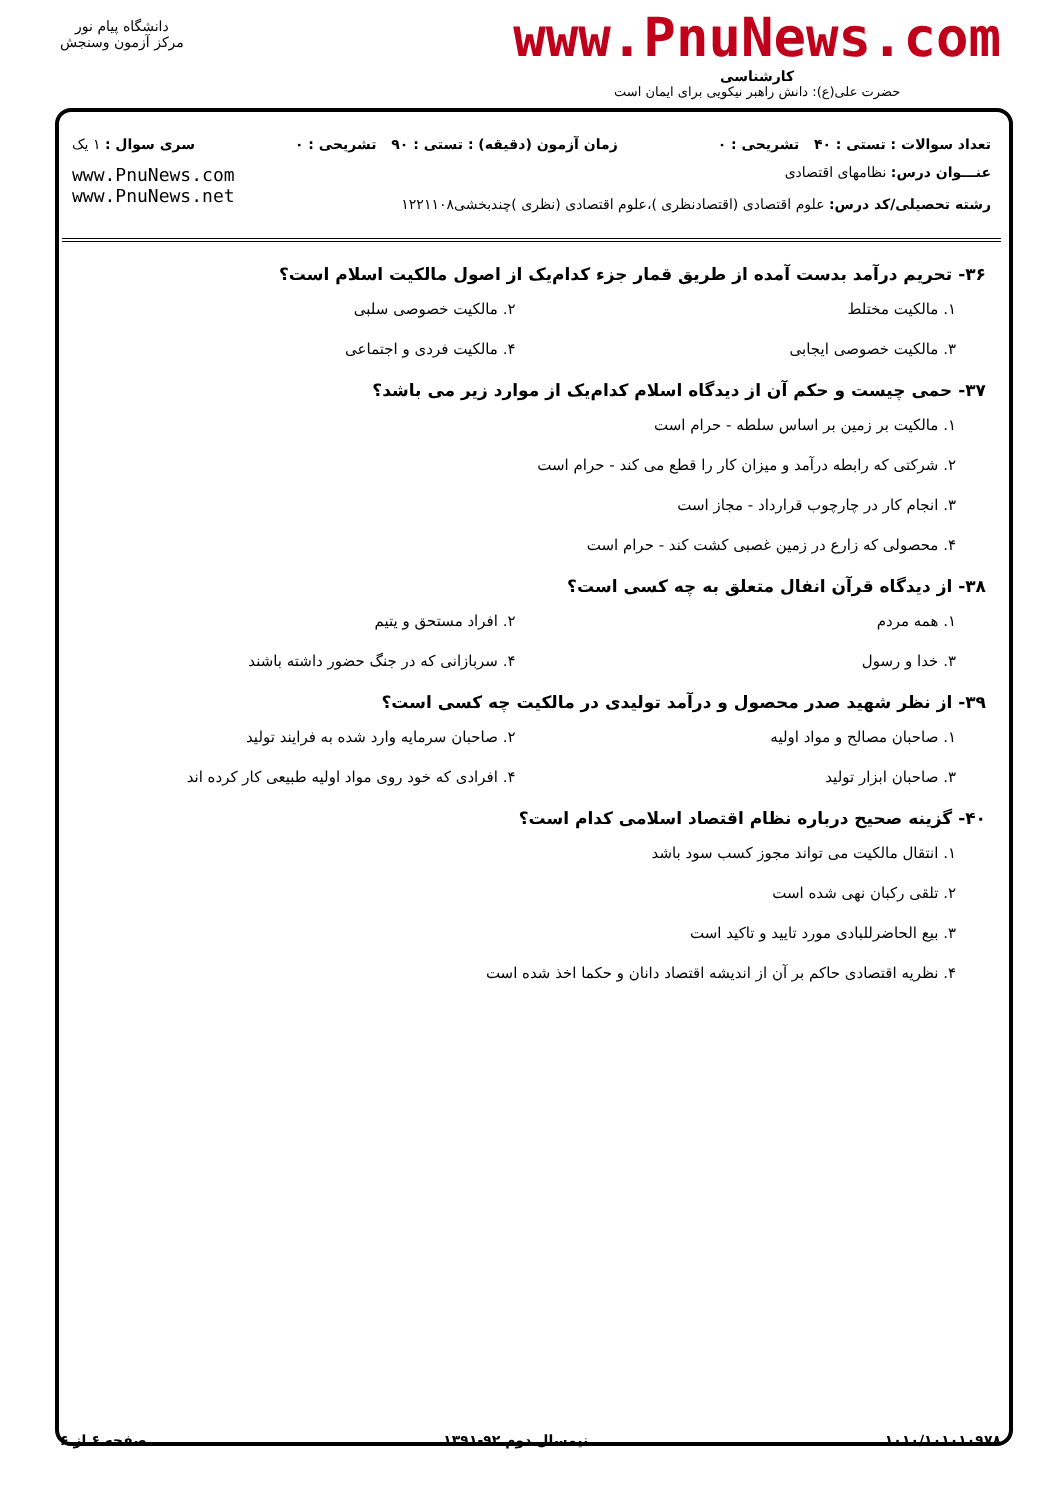دانشگاه پیام نور
مرکز آزمون وسنجش
www.PnuNews.com
کارشناسی
حضرت علی(ع): دانش راهبر نیکویی برای ایمان است
تعداد سوالات : تستی : ۴۰ تشریحی : ۰ زمان آزمون (دقیقه) : تستی : ۹۰ تشریحی : ۰ سری سوال : ۱ یک
عنـــوان درس: نظامهای اقتصادی
رشته تحصیلی/کد درس: علوم اقتصادی (اقتصادنظری )،علوم اقتصادی (نظری )چندبخشی۱۲۲۱۱۰۸
www.PnuNews.com
www.PnuNews.net
۳۶- تحریم درآمد بدست آمده از طریق قمار جزء کدام‌یک از اصول مالکیت اسلام است؟
۱. مالکیت مختلط
۲. مالکیت خصوصی سلبی
۳. مالکیت خصوصی ایجابی
۴. مالکیت فردی و اجتماعی
۳۷- حمی چیست و حکم آن از دیدگاه اسلام کدام‌یک از موارد زیر می باشد؟
۱. مالکیت بر زمین بر اساس سلطه - حرام است
۲. شرکتی که رابطه درآمد و میزان کار را قطع می کند - حرام است
۳. انجام کار در چارچوب قرارداد - مجاز است
۴. محصولی که زارع در زمین غصبی کشت کند - حرام است
۳۸- از دیدگاه قرآن انفال متعلق به چه کسی است؟
۱. همه مردم
۲. افراد مستحق و یتیم
۳. خدا و رسول
۴. سربازانی که در جنگ حضور داشته باشند
۳۹- از نظر شهید صدر محصول و درآمد تولیدی در مالکیت چه کسی است؟
۱. صاحبان مصالح و مواد اولیه
۲. صاحبان سرمایه وارد شده به فرایند تولید
۳. صاحبان ابزار تولید
۴. افرادی که خود روی مواد اولیه طبیعی کار کرده اند
۴۰- گزینه صحیح درباره نظام اقتصاد اسلامی کدام است؟
۱. انتقال مالکیت می تواند مجوز کسب سود باشد
۲. تلقی رکبان نهی شده است
۳. بیع الحاضرللبادی مورد تایید و تاکید است
۴. نظریه اقتصادی حاکم بر آن از اندیشه اقتصاد دانان و حکما اخذ شده است
۱۰۱۰/۱۰۱۰۱۰۹۷۸ نیمسال دوم ۹۲-۱۳۹۱ صفحه ۶ از ۶